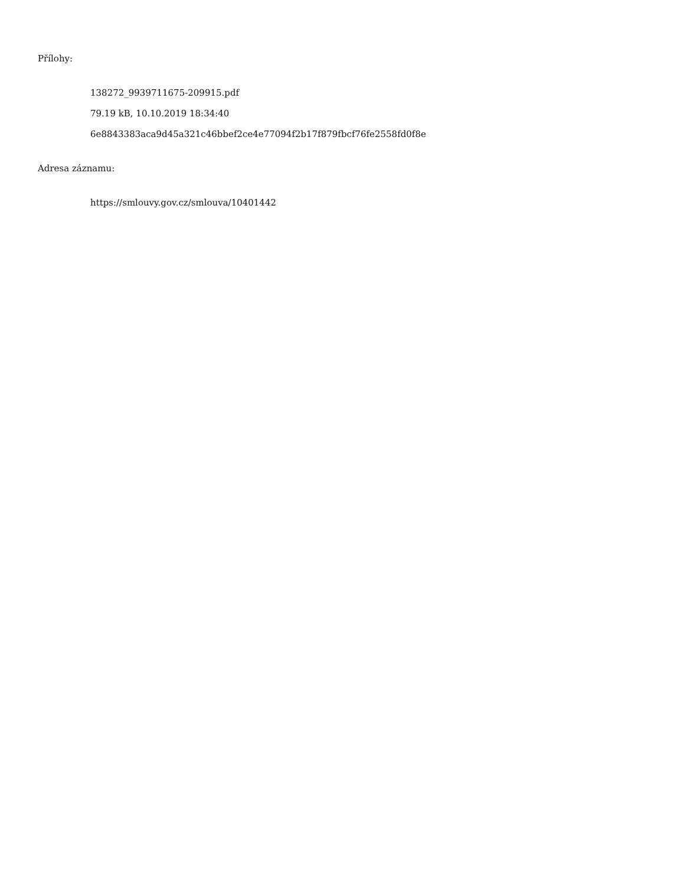Přílohy:
138272_9939711675-209915.pdf
79.19 kB, 10.10.2019 18:34:40
6e8843383aca9d45a321c46bbef2ce4e77094f2b17f879fbcf76fe2558fd0f8e
Adresa záznamu:
https://smlouvy.gov.cz/smlouva/10401442